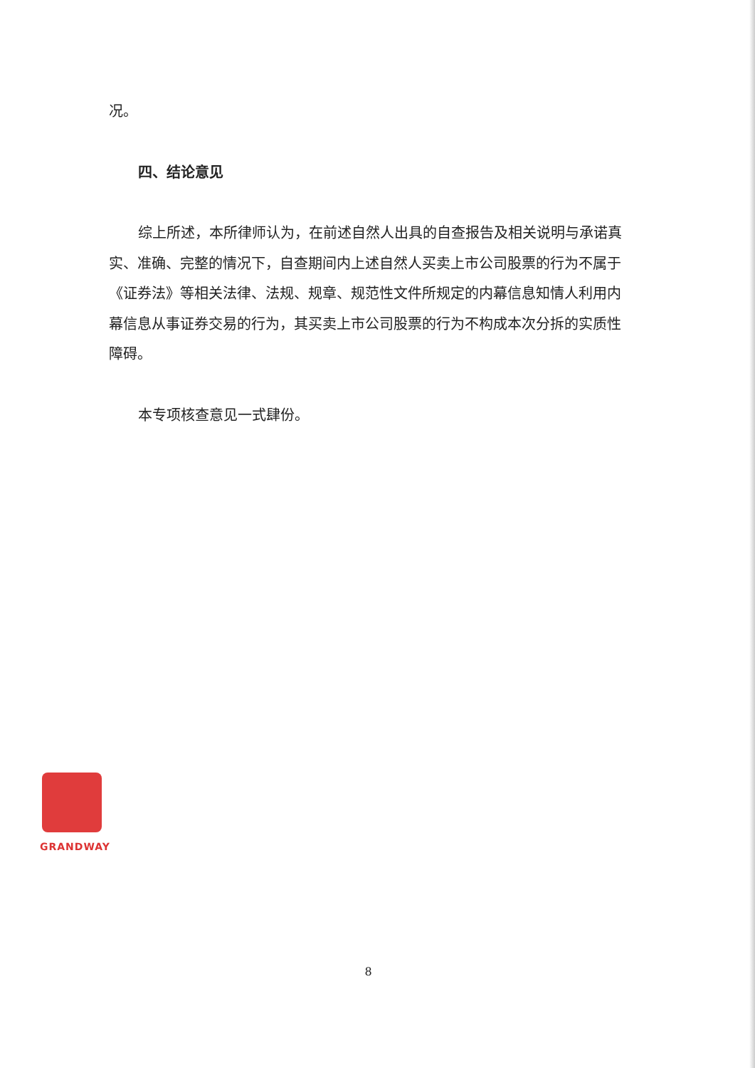况。
四、结论意见
综上所述，本所律师认为，在前述自然人出具的自查报告及相关说明与承诺真实、准确、完整的情况下，自查期间内上述自然人买卖上市公司股票的行为不属于《证券法》等相关法律、法规、规章、规范性文件所规定的内幕信息知情人利用内幕信息从事证券交易的行为，其买卖上市公司股票的行为不构成本次分拆的实质性障碍。
本专项核查意见一式肆份。
GRANDWAY
8